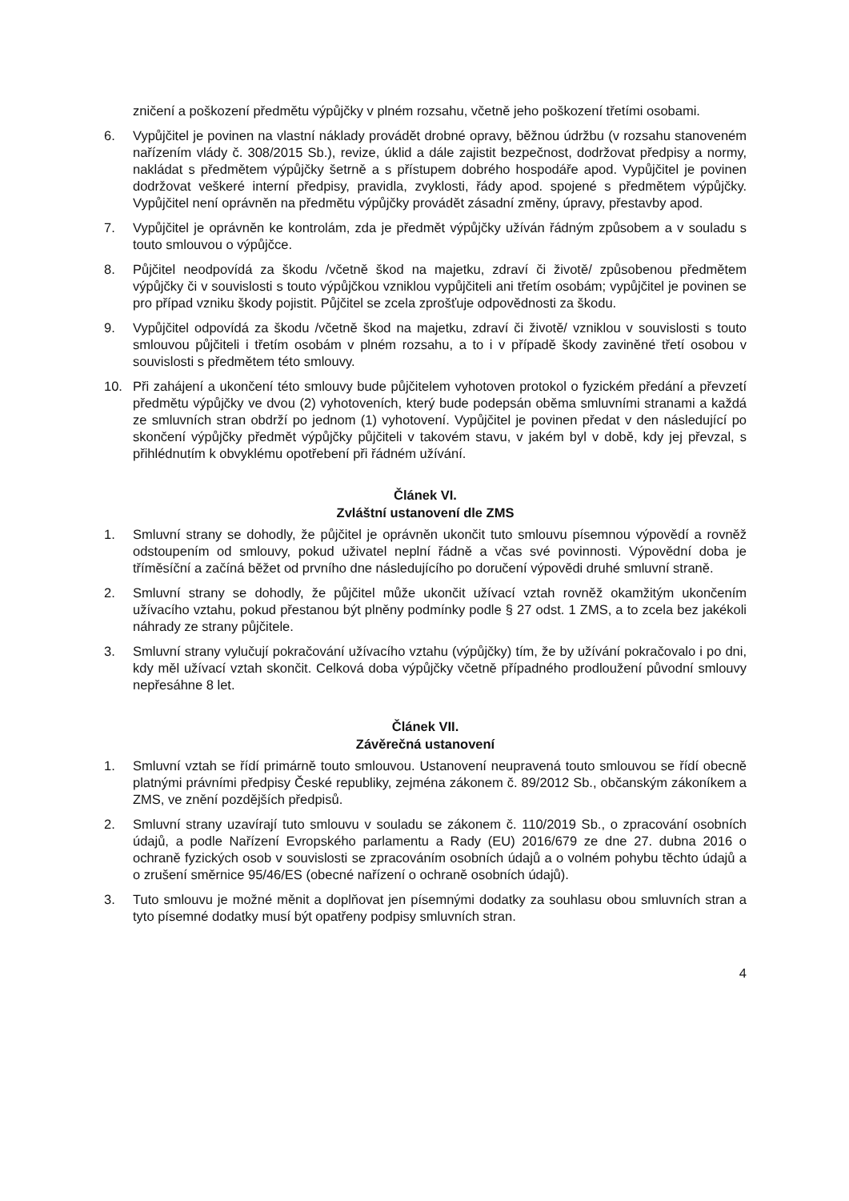zničení a poškození předmětu výpůjčky v plném rozsahu, včetně jeho poškození třetími osobami.
6. Vypůjčitel je povinen na vlastní náklady provádět drobné opravy, běžnou údržbu (v rozsahu stanoveném nařízením vlády č. 308/2015 Sb.), revize, úklid a dále zajistit bezpečnost, dodržovat předpisy a normy, nakládat s předmětem výpůjčky šetrně a s přístupem dobrého hospodáře apod. Vypůjčitel je povinen dodržovat veškeré interní předpisy, pravidla, zvyklosti, řády apod. spojené s předmětem výpůjčky. Vypůjčitel není oprávněn na předmětu výpůjčky provádět zásadní změny, úpravy, přestavby apod.
7. Vypůjčitel je oprávněn ke kontrolám, zda je předmět výpůjčky užíván řádným způsobem a v souladu s touto smlouvou o výpůjčce.
8. Půjčitel neodpovídá za škodu /včetně škod na majetku, zdraví či životě/ způsobenou předmětem výpůjčky či v souvislosti s touto výpůjčkou vzniklou vypůjčiteli ani třetím osobám; vypůjčitel je povinen se pro případ vzniku škody pojistit. Půjčitel se zcela zprošťuje odpovědnosti za škodu.
9. Vypůjčitel odpovídá za škodu /včetně škod na majetku, zdraví či životě/ vzniklou v souvislosti s touto smlouvou půjčiteli i třetím osobám v plném rozsahu, a to i v případě škody zaviněné třetí osobou v souvislosti s předmětem této smlouvy.
10. Při zahájení a ukončení této smlouvy bude půjčitelem vyhotoven protokol o fyzickém předání a převzetí předmětu výpůjčky ve dvou (2) vyhotoveních, který bude podepsán oběma smluvními stranami a každá ze smluvních stran obdrží po jednom (1) vyhotovení. Vypůjčitel je povinen předat v den následující po skončení výpůjčky předmět výpůjčky půjčiteli v takovém stavu, v jakém byl v době, kdy jej převzal, s přihlédnutím k obvyklému opotřebení při řádném užívání.
Článek VI.
Zvláštní ustanovení dle ZMS
1. Smluvní strany se dohodly, že půjčitel je oprávněn ukončit tuto smlouvu písemnou výpovědí a rovněž odstoupením od smlouvy, pokud uživatel neplní řádně a včas své povinnosti. Výpovědní doba je tříměsíční a začíná běžet od prvního dne následujícího po doručení výpovědi druhé smluvní straně.
2. Smluvní strany se dohodly, že půjčitel může ukončit užívací vztah rovněž okamžitým ukončením užívacího vztahu, pokud přestanou být plněny podmínky podle § 27 odst. 1 ZMS, a to zcela bez jakékoli náhrady ze strany půjčitele.
3. Smluvní strany vylučují pokračování užívacího vztahu (výpůjčky) tím, že by užívání pokračovalo i po dni, kdy měl užívací vztah skončit. Celková doba výpůjčky včetně případného prodloužení původní smlouvy nepřesáhne 8 let.
Článek VII.
Závěrečná ustanovení
1. Smluvní vztah se řídí primárně touto smlouvou. Ustanovení neupravená touto smlouvou se řídí obecně platnými právními předpisy České republiky, zejména zákonem č. 89/2012 Sb., občanským zákoníkem a ZMS, ve znění pozdějších předpisů.
2. Smluvní strany uzavírají tuto smlouvu v souladu se zákonem č. 110/2019 Sb., o zpracování osobních údajů, a podle Nařízení Evropského parlamentu a Rady (EU) 2016/679 ze dne 27. dubna 2016 o ochraně fyzických osob v souvislosti se zpracováním osobních údajů a o volném pohybu těchto údajů a o zrušení směrnice 95/46/ES (obecné nařízení o ochraně osobních údajů).
3. Tuto smlouvu je možné měnit a doplňovat jen písemnými dodatky za souhlasu obou smluvních stran a tyto písemné dodatky musí být opatřeny podpisy smluvních stran.
4